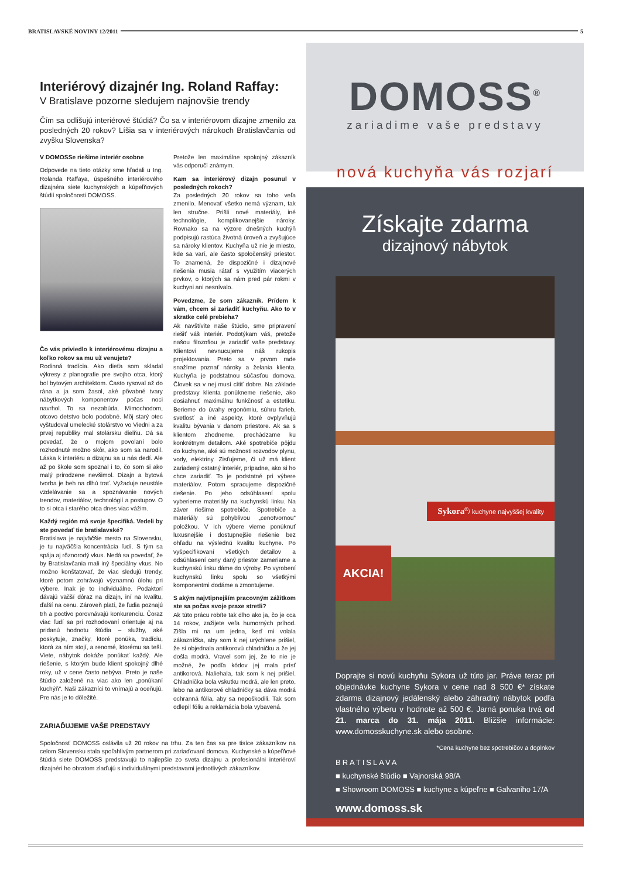BRATISLAVSKÉ NOVINY 12/2011 5
Interiérový dizajnér Ing. Roland Raffay:
V Bratislave pozorne sledujem najnovšie trendy
Čím sa odlišujú interiérové štúdiá? Čo sa v interiérovom dizajne zmenilo za posledných 20 rokov? Líšia sa v interiérových nárokoch Bratislavčania od zvyšku Slovenska?
V DOMOSSe riešime interiér osobne
Odpovede na tieto otázky sme hľadali u Ing. Rolanda Raffaya, úspešného interiérového dizajnéra siete kuchynských a kúpeľňových štúdií spoločnosti DOMOSS.
Čo vás priviedlo k interiérovému dizajnu a koľko rokov sa mu už venujete?
Rodinná tradícia. Ako dieťa som skladal výkresy z planografie pre svojho otca, ktorý bol bytovým architektom. Často rysoval až do rána a ja som žasol, aké pôvabné tvary nábytkových komponentov počas noci navrhol. To sa nezabúda. Mimochodom, otcovo detstvo bolo podobné. Môj starý otec vyštudoval umelecké stolárstvo vo Viedni a za prvej republiky mal stolársku dielňu. Dá sa povedať, že o mojom povolaní bolo rozhodnuté možno skôr, ako som sa narodil. Láska k interiéru a dizajnu sa u nás dedí. Ale až po škole som spoznal i to, čo som si ako malý prirodzene nevšimol. Dizajn a bytová tvorba je beh na dlhú trať. Vyžaduje neustále vzdelávanie sa a spoznávanie nových trendov, materiálov, technológií a postupov. O to si otca i starého otca dnes viac vážim.
Každý región má svoje špecifiká. Vedeli by ste povedať tie bratislavské?
Bratislava je najväčšie mesto na Slovensku, je tu najväčšia koncentrácia ľudí. S tým sa spája aj rôznorodý vkus. Nedá sa povedať, že by Bratislavčania mali iný špeciálny vkus. No možno konštatovať, že viac sledujú trendy, ktoré potom zohrávajú významnú úlohu pri výbere. Inak je to individuálne. Podaktorí dávajú väčší dôraz na dizajn, iní na kvalitu, ďalší na cenu. Zároveň platí, že ľudia poznajú trh a poctivo porovnávajú konkurenciu. Čoraz viac ľudí sa pri rozhodovaní orientuje aj na pridanú hodnotu štúdia – služby, aké poskytuje, značky, ktoré ponúka, tradíciu, ktorá za ním stojí, a renomé, ktorému sa teší. Viete, nábytok dokáže ponúkať každý. Ale riešenie, s ktorým bude klient spokojný dlhé roky, už v cene často nebýva. Preto je naše štúdio založené na viac ako len „ponúkaní kuchýň“. Naši zákazníci to vnímajú a oceňujú. Pre nás je to dôležité.
Pretože len maximálne spokojný zákazník vás odporučí známym.
Kam sa interiérový dizajn posunul v posledných rokoch?
Za posledných 20 rokov sa toho veľa zmenilo. Menovať všetko nemá význam, tak len stručne. Prišli nové materiály, iné technológie, komplikovanejšie nároky. Rovnako sa na výzore dnešných kuchýň podpisujú rastúca životná úroveň a zvyšujúce sa nároky klientov. Kuchyňa už nie je miesto, kde sa varí, ale často spoločenský priestor. To znamená, že dispozičné i dizajnové riešenia musia rátať s využitím viacerých prvkov, o ktorých sa nám pred pár rokmi v kuchyni ani nesnívalo.
Povedzme, že som zákazník. Prídem k vám, chcem si zariadiť kuchyňu. Ako to v skratke celé prebieha?
Ak navštívite naše štúdio, sme pripravení riešiť váš interiér. Podotýkam váš, pretože našou filozofiou je zariadiť vaše predstavy. Klientovi nevnucujeme náš rukopis projektovania. Preto sa v prvom rade snažíme poznať nároky a želania klienta. Kuchyňa je podstatnou súčasťou domova. Človek sa v nej musí cítiť dobre. Na základe predstavy klienta ponúkneme riešenie, ako dosiahnuť maximálnu funkčnosť a estetiku. Berieme do úvahy ergonómiu, súhru farieb, svetlosť a iné aspekty, ktoré ovplyvňujú kvalitu bývania v danom priestore. Ak sa s klientom zhodneme, prechádzame ku konkrétnym detailom. Aké spotrebiče pôjdu do kuchyne, aké sú možnosti rozvodov plynu, vody, elektriny. Zisťujeme, či už má klient zariadený ostatný interiér, prípadne, ako si ho chce zariadiť. To je podstatné pri výbere materiálov. Potom spracujeme dispozičné riešenie. Po jeho odsúhlasení spolu vyberieme materiály na kuchynskú linku. Na záver riešime spotrebiče. Spotrebiče a materiály sú pohyblivou „cenotvornou“ položkou. V ich výbere vieme ponúknuť luxusnejšie i dostupnejšie riešenie bez ohľadu na výslednú kvalitu kuchyne. Po vyšpecifikovaní všetkých detailov a odsúhlasení ceny daný priestor zameriame a kuchynskú linku dáme do výroby. Po vyrobení kuchynskú linku spolu so všetkými komponentmi dodáme a zmontujeme.
S akým najvtipnejším pracovným zážitkom ste sa počas svoje praxe stretli?
Ak túto prácu robíte tak dlho ako ja, čo je cca 14 rokov, zažijete veľa humorných príhod. Zišla mi na um jedna, keď mi volala zákazníčka, aby som k nej urýchlene prišiel, že si objednala antikorovú chladničku a že jej došla modrá. Vravel som jej, že to nie je možné, že podľa kódov jej mala prísť antikorová. Naliehala, tak som k nej prišiel. Chladnička bola vskutku modrá, ale len preto, lebo na antikorové chladničky sa dáva modrá ochranná fólia, aby sa nepoškodili. Tak som odlepil fóliu a reklamácia bola vybavená.
ZARIAĎUJEME VAŠE PREDSTAVY
Spoločnosť DOMOSS oslávila už 20 rokov na trhu. Za ten čas sa pre tisíce zákazníkov na celom Slovensku stala spoľahlivým partnerom pri zariaďovaní domova. Kuchynské a kúpeľňové štúdiá siete DOMOSS predstavujú to najlepšie zo sveta dizajnu a profesionálni interiéroví dizajnéri ho obratom zlaďujú s individuálnymi predstavami jednotlivých zákazníkov.
DOMOSS<sup>®</sup>
zariadime vaše predstavy
nová kuchyňa vás rozjarí
Získajte zdarma
dizajnový nábytok
Sykora<sup>®</sup>/ kuchyne najvyššej kvality
AKCIA!
Doprajte si novú kuchyňu Sykora už túto jar. Práve teraz pri objednávke kuchyne Sykora v cene nad 8 500 €* získate zdarma dizajnový jedálenský alebo záhradný nábytok podľa vlastného výberu v hodnote až 500 €. Jarná ponuka trvá od 21. marca do 31. mája 2011. Bližšie informácie: www.domosskuchyne.sk alebo osobne.
*Cena kuchyne bez spotrebičov a doplnkov
BRATISLAVA
■ kuchynské štúdio ■ Vajnorská 98/A
■ Showroom DOMOSS ■ kuchyne a kúpeľne ■ Galvaniho 17/A
www.domoss.sk